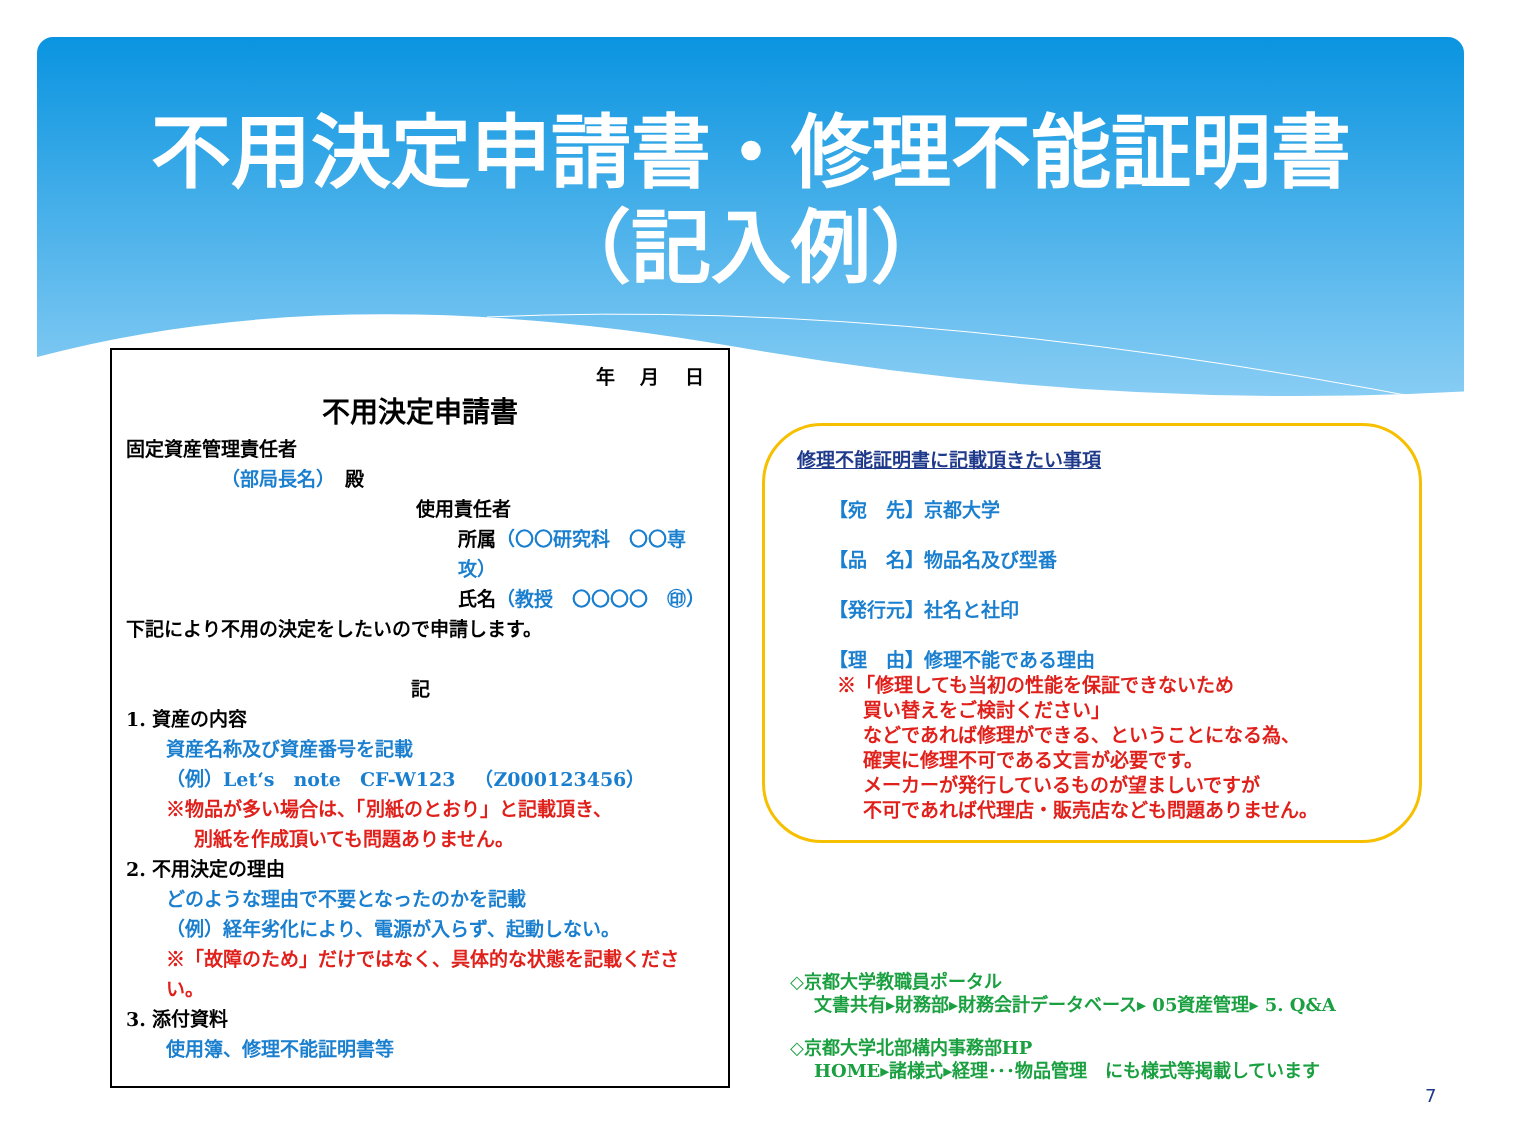不用決定申請書・修理不能証明書
（記入例）
年　 月　 日
不用決定申請書
固定資産管理責任者
（部局長名）　殿
使用責任者
所属（〇〇研究科　〇〇専攻）
氏名（教授　〇〇〇〇　㊞）
下記により不用の決定をしたいので申請します。
記
1. 資産の内容
資産名称及び資産番号を記載
（例）Let‘s　note　CF-W123　（Z000123456）
※物品が多い場合は、「別紙のとおり」と記載頂き、
別紙を作成頂いても問題ありません。
2. 不用決定の理由
どのような理由で不要となったのかを記載
（例）経年劣化により、電源が入らず、起動しない。
※「故障のため」だけではなく、具体的な状態を記載ください。
3. 添付資料
使用簿、修理不能証明書等
修理不能証明書に記載頂きたい事項
【宛　先】京都大学
【品　名】物品名及び型番
【発行元】社名と社印
【理　由】修理不能である理由
※「修理しても当初の性能を保証できないため
　 買い替えをご検討ください」
　 などであれば修理ができる、ということになる為、
　 確実に修理不可である文言が必要です。
　 メーカーが発行しているものが望ましいですが
　 不可であれば代理店・販売店なども問題ありません。
◇京都大学教職員ポータル
文書共有▸財務部▸財務会計データベース▸ 05資産管理▸ 5. Q&A
◇京都大学北部構内事務部HP
HOME▸諸様式▸経理･･･物品管理　にも様式等掲載しています
7